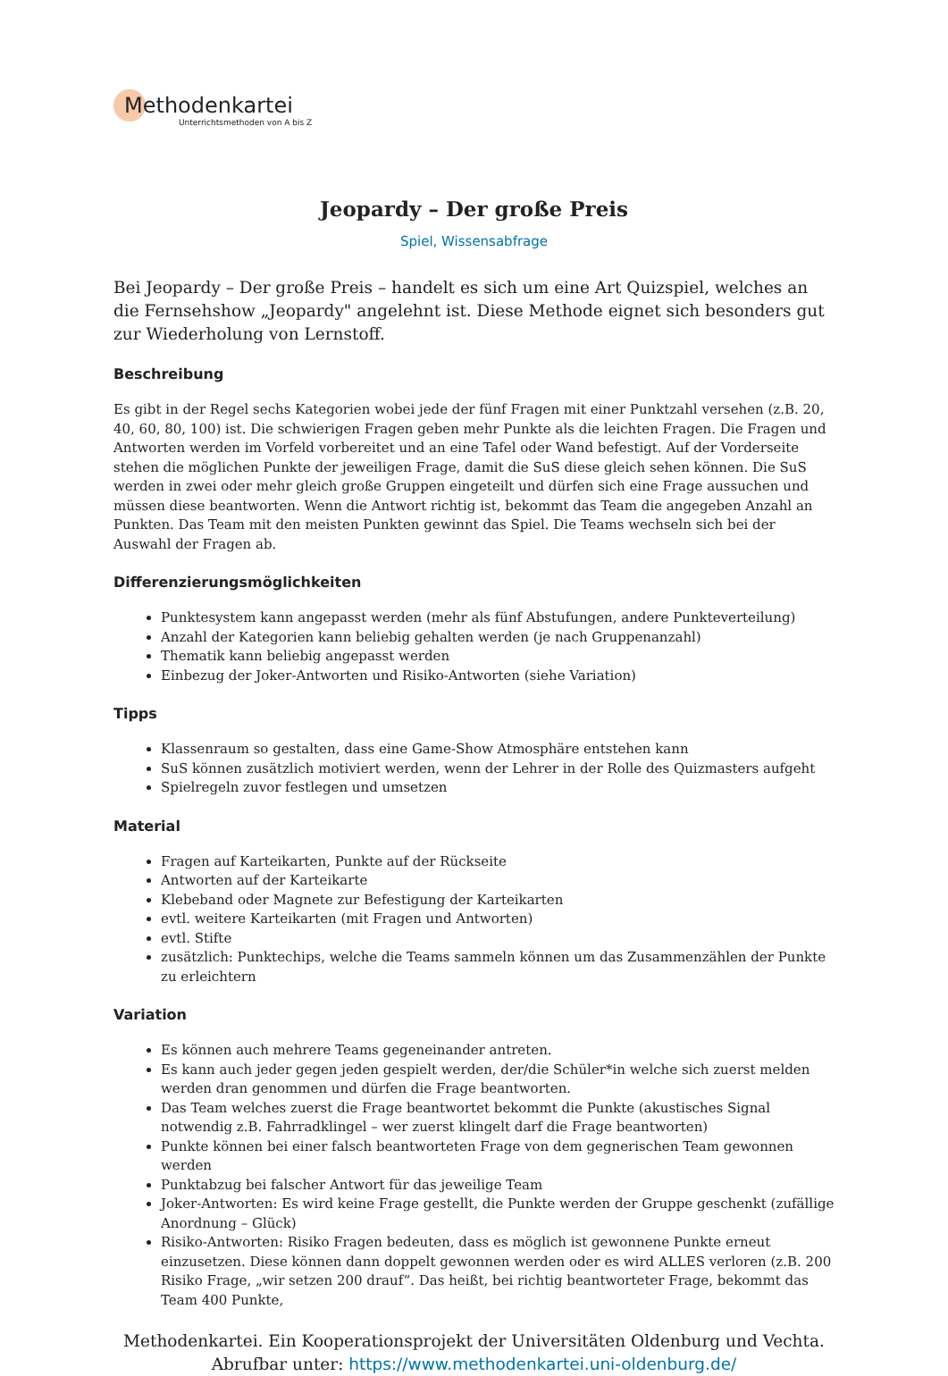Methodenkartei
Unterrichtsmethoden von A bis Z
Jeopardy – Der große Preis
Spiel, Wissensabfrage
Bei Jeopardy – Der große Preis – handelt es sich um eine Art Quizspiel, welches an die Fernsehshow „Jeopardy" angelehnt ist. Diese Methode eignet sich besonders gut zur Wiederholung von Lernstoff.
Beschreibung
Es gibt in der Regel sechs Kategorien wobei jede der fünf Fragen mit einer Punktzahl versehen (z.B. 20, 40, 60, 80, 100) ist. Die schwierigen Fragen geben mehr Punkte als die leichten Fragen. Die Fragen und Antworten werden im Vorfeld vorbereitet und an eine Tafel oder Wand befestigt. Auf der Vorderseite stehen die möglichen Punkte der jeweiligen Frage, damit die SuS diese gleich sehen können. Die SuS werden in zwei oder mehr gleich große Gruppen eingeteilt und dürfen sich eine Frage aussuchen und müssen diese beantworten. Wenn die Antwort richtig ist, bekommt das Team die angegeben Anzahl an Punkten. Das Team mit den meisten Punkten gewinnt das Spiel. Die Teams wechseln sich bei der Auswahl der Fragen ab.
Differenzierungsmöglichkeiten
Punktesystem kann angepasst werden (mehr als fünf Abstufungen, andere Punkteverteilung)
Anzahl der Kategorien kann beliebig gehalten werden (je nach Gruppenanzahl)
Thematik kann beliebig angepasst werden
Einbezug der Joker-Antworten und Risiko-Antworten (siehe Variation)
Tipps
Klassenraum so gestalten, dass eine Game-Show Atmosphäre entstehen kann
SuS können zusätzlich motiviert werden, wenn der Lehrer in der Rolle des Quizmasters aufgeht
Spielregeln zuvor festlegen und umsetzen
Material
Fragen auf Karteikarten, Punkte auf der Rückseite
Antworten auf der Karteikarte
Klebeband oder Magnete zur Befestigung der Karteikarten
evtl. weitere Karteikarten (mit Fragen und Antworten)
evtl. Stifte
zusätzlich: Punktechips, welche die Teams sammeln können um das Zusammenzählen der Punkte zu erleichtern
Variation
Es können auch mehrere Teams gegeneinander antreten.
Es kann auch jeder gegen jeden gespielt werden, der/die Schüler*in welche sich zuerst melden werden dran genommen und dürfen die Frage beantworten.
Das Team welches zuerst die Frage beantwortet bekommt die Punkte (akustisches Signal notwendig z.B. Fahrradklingel – wer zuerst klingelt darf die Frage beantworten)
Punkte können bei einer falsch beantworteten Frage von dem gegnerischen Team gewonnen werden
Punktabzug bei falscher Antwort für das jeweilige Team
Joker-Antworten: Es wird keine Frage gestellt, die Punkte werden der Gruppe geschenkt (zufällige Anordnung – Glück)
Risiko-Antworten: Risiko Fragen bedeuten, dass es möglich ist gewonnene Punkte erneut einzusetzen. Diese können dann doppelt gewonnen werden oder es wird ALLES verloren (z.B. 200 Risiko Frage, „wir setzen 200 drauf“. Das heißt, bei richtig beantworteter Frage, bekommt das Team 400 Punkte,
Methodenkartei. Ein Kooperationsprojekt der Universitäten Oldenburg und Vechta.
Abrufbar unter: https://www.methodenkartei.uni-oldenburg.de/